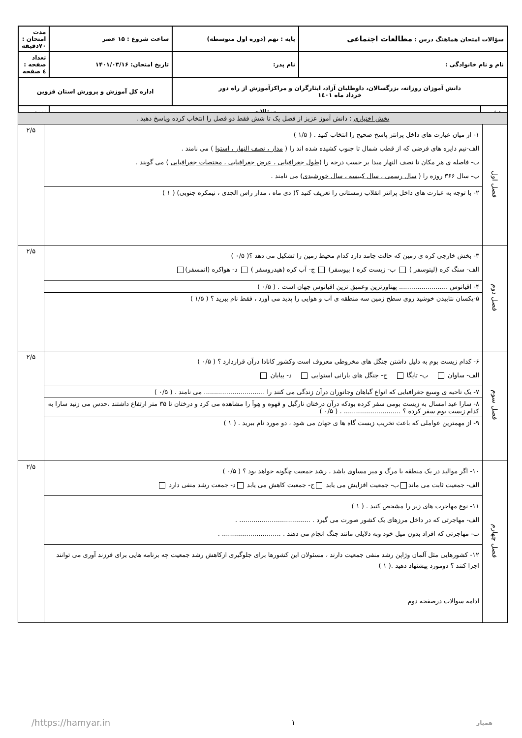| سؤالات امتحان هماهنگ درس : مطالعات اجتماعی | | پایه : نهم (دوره اول متوسطه) | ساعت شروع : ۱۵ عصر | مدت امتحان : ۷۰دقیقه |
| نام و نام خانوادگی : | | نام پدر: | تاریخ امتحان: ۱۴۰۱/۰۳/۱۶ | تعداد صفحه : ٤ صفحه |
| دانش آموزان روزانه، بزرگسالان، داوطلبان آزاد، ایثارگران و مراکزآموزش از راه دور خرداد ماه ۱٤۰۱ | | | اداره کل آموزش و پرورش استان قزوین | |
| ردیف | سؤالات | | | نمره |
| بخش اختیاری : دانش آموز عزیز از فصل یک تا شش فقط دو فصل را انتخاب کرده وپاسخ دهید . | | |
| فصل اول | ۱- از میان عبارت های داخل پرانتز پاسخ صحیح را انتخاب کنید . ( ۱/۵ ) الف-نیم دایره های فرضی که از قطب شمال تا جنوب کشیده شده اند را ( مدار ، نصف النهار ، استوا ) می نامند . ب- فاصله ی هر مکان تا نصف النهار مبدا بر حسب درجه را ( طول جغرافیایی ، عرض جغرافیایی ، مختصات جغرافیایی ) می گویند . پ- سال ۳۶۶ روزه را ( سال رسمی ، سال کبیسه ، سال خورشیدی ) می نامند . | ۲/۵ |
| | ۲- با توجه به عبارت های داخل پرانتز انقلاب زمستانی را تعریف کنید ؟( دی ماه ، مدار راس الجدی ، نیمکره جنوبی) ( ۱ ) | |
| فصل دوم | ۳- بخش خارجی کره ی زمین که حالت جامد دارد کدام محیط زمین را تشکیل می دهد ؟( ۰/۵ ) الف- سنگ کره (لیتوسفر ) ب- زیست کره ( بیوسفر) ج- آب کره (هیدروسفر ) د- هواکره (اتمسفر) | ۲/۵ |
| | ۴- اقیانوس ........................ پهناورترین وعمیق ترین اقیانوس جهان است . ( ۰/۵ ) | |
| | ۵-یکسان نتابیدن خوشید روی سطح زمین سه منطقه ی آب و هوایی را پدید می آورد ، فقط نام ببرید ؟ ( ۱/۵ ) | |
| فصل سوم | ۶- کدام زیست بوم به دلیل داشتن جنگل های مخروطی معروف است وکشور کانادا درآن قراردارد ؟ ( ۰/۵ ) الف- ساوان ب- تایگا ج- جنگل های بارانی استوایی د- بیابان | ۲/۵ |
| | ۷- یک ناحیه ی وسیع جغرافیایی که انواع گیاهان وجانوران درآن زندگی می کنند را .............................. می نامند . ( ۰/۵ ) | |
| | ۸- سارا عید امسال به زیست بومی سفر کرده بودکه درآن درختان نارگیل و قهوه و هِوآ را مشاهده می کرد و درختان تا ۳۵ متر ارتفاع داشتند ،حدس می زنید سارا به کدام زیست بوم سفر کرده ؟ ............................ . ( ۰/۵ ) | |
| | ۹- از مهمترین عواملی که باعث تخریب زیست گاه ها ی جهان می شود ، دو مورد نام ببرید . ( ۱ ) | |
| فصل چهارم | ۱۰- اگر موالید در یک منطقه با مرگ و میر مساوی باشد ، رشد جمعیت چگونه خواهد بود ؟ ( ۰/۵ ) الف- جمعیت ثابت می ماند ب- جمعیت افزایش می یابد ج- جمعیت کاهش می یابد د- جمعت رشد منفی دارد | ۲/۵ |
| | ۱۱- نوع مهاجرت های زیر را مشخص کنید . ( ۱ ) الف- مهاجرتی که در داخل مرزهای یک کشور صورت می گیرد . ................................... . ب- مهاجرتی که افراد بدون میل خود وبه دلایلی مانند جنگ انجام می دهند . ............................. . | |
| | ۱۲- کشورهایی مثل آلمان وژاپن رشد منفی جمعیت دارند ، مسئولان این کشورها برای جلوگیری ازکاهش رشد جمعیت چه برنامه هایی برای فرزند آوری می توانند اجرا کنند ؟ دومورد پیشنهاد دهید .( ۱ ) ادامه سوالات درصفحه دوم | |
همیار ۱ https://hamyar.in/